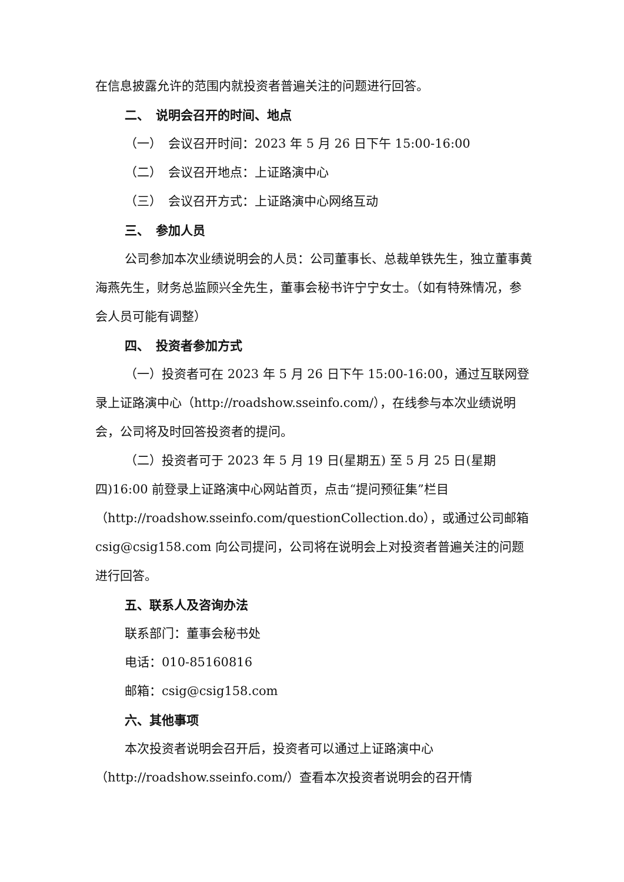在信息披露允许的范围内就投资者普遍关注的问题进行回答。
二、　说明会召开的时间、地点
（一）　会议召开时间：2023 年 5 月 26 日下午 15:00-16:00
（二）　会议召开地点：上证路演中心
（三）　会议召开方式：上证路演中心网络互动
三、　参加人员
公司参加本次业绩说明会的人员：公司董事长、总裁单铁先生，独立董事黄海燕先生，财务总监顾兴全先生，董事会秘书许宁宁女士。（如有特殊情况，参会人员可能有调整）
四、　投资者参加方式
（一）投资者可在 2023 年 5 月 26 日下午 15:00-16:00，通过互联网登录上证路演中心（http://roadshow.sseinfo.com/），在线参与本次业绩说明会，公司将及时回答投资者的提问。
（二）投资者可于 2023 年 5 月 19 日(星期五) 至 5 月 25 日(星期四)16:00 前登录上证路演中心网站首页，点击“提问预征集”栏目（http://roadshow.sseinfo.com/questionCollection.do），或通过公司邮箱 csig@csig158.com 向公司提问，公司将在说明会上对投资者普遍关注的问题进行回答。
五、联系人及咨询办法
联系部门：董事会秘书处
电话：010-85160816
邮箱：csig@csig158.com
六、其他事项
本次投资者说明会召开后，投资者可以通过上证路演中心（http://roadshow.sseinfo.com/）查看本次投资者说明会的召开情